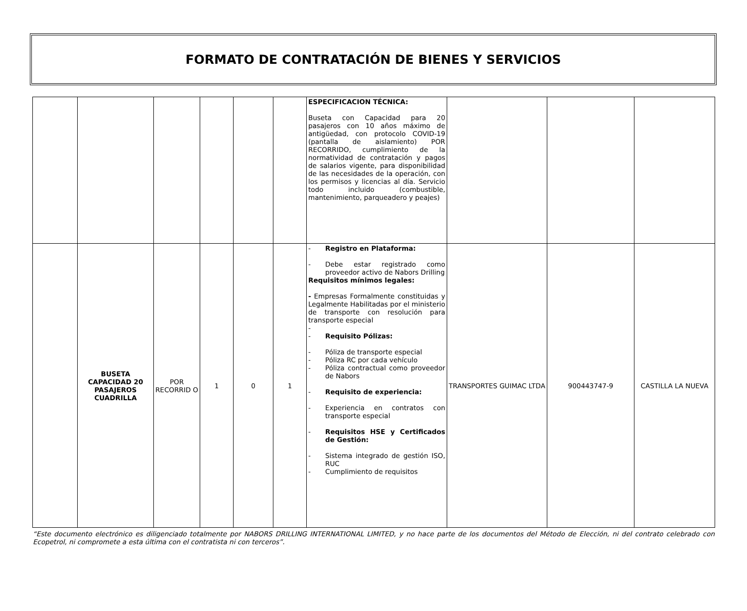FORMATO DE CONTRATACIÓN DE BIENES Y SERVICIOS
| | | | | | | ESPECIFICACION TÉCNICA: Buseta con Capacidad para 20 pasajeros con 10 años máximo de antigüedad, con protocolo COVID-19 (pantalla de aislamiento) POR RECORRIDO, cumplimiento de la normatividad de contratación y pagos de salarios vigente, para disponibilidad de las necesidades de la operación, con los permisos y licencias al día. Servicio todo incluido (combustible, mantenimiento, parqueadero y peajes) | | | |
| | BUSETA CAPACIDAD 20 PASAJEROS CUADRILLA | POR RECORRID O | 1 | 0 | 1 | - Registro en Plataforma: - Debe estar registrado como proveedor activo de Nabors Drilling Requisitos mínimos legales: - Empresas Formalmente constituidas y Legalmente Habilitadas por el ministerio de transporte con resolución para transporte especial - - Requisito Pólizas: - Póliza de transporte especial - Póliza RC por cada vehículo - Póliza contractual como proveedor de Nabors - Requisito de experiencia: - Experiencia en contratos con transporte especial - Requisitos HSE y Certificados de Gestión: - Sistema integrado de gestión ISO, RUC - Cumplimiento de requisitos | TRANSPORTES GUIMAC LTDA | 900443747-9 | CASTILLA LA NUEVA |
“Este documento electrónico es diligenciado totalmente por NABORS DRILLING INTERNATIONAL LIMITED, y no hace parte de los documentos del Método de Elección, ni del contrato celebrado con Ecopetrol, ni compromete a esta última con el contratista ni con terceros”.